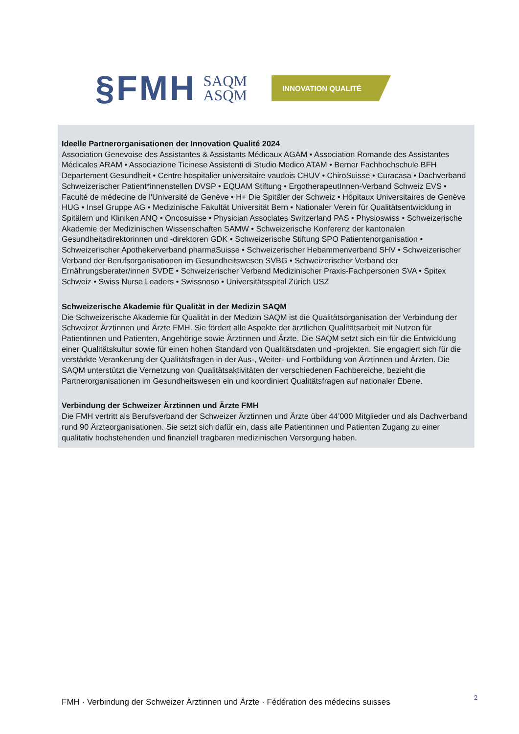§FMH SAQM
ASQM INNOVATION QUALITÉ
Ideelle Partnerorganisationen der Innovation Qualité 2024
Association Genevoise des Assistantes & Assistants Médicaux AGAM • Association Romande des Assistantes Médicales ARAM • Associazione Ticinese Assistenti di Studio Medico ATAM • Berner Fachhochschule BFH Departement Gesundheit • Centre hospitalier universitaire vaudois CHUV • ChiroSuisse • Curacasa • Dachverband Schweizerischer Patient*innenstellen DVSP • EQUAM Stiftung • ErgotherapeutInnen-Verband Schweiz EVS • Faculté de médecine de l'Université de Genève • H+ Die Spitäler der Schweiz • Hôpitaux Universitaires de Genève HUG • Insel Gruppe AG • Medizinische Fakultät Universität Bern • Nationaler Verein für Qualitätsentwicklung in Spitälern und Kliniken ANQ • Oncosuisse • Physician Associates Switzerland PAS • Physioswiss • Schweizerische Akademie der Medizinischen Wissenschaften SAMW • Schweizerische Konferenz der kantonalen Gesundheitsdirektorinnen und -direktoren GDK • Schweizerische Stiftung SPO Patientenorganisation • Schweizerischer Apothekerverband pharmaSuisse • Schweizerischer Hebammenverband SHV • Schweizerischer Verband der Berufsorganisationen im Gesundheitswesen SVBG • Schweizerischer Verband der Ernährungsberater/innen SVDE • Schweizerischer Verband Medizinischer Praxis-Fachpersonen SVA • Spitex Schweiz • Swiss Nurse Leaders • Swissnoso • Universitätsspital Zürich USZ
Schweizerische Akademie für Qualität in der Medizin SAQM
Die Schweizerische Akademie für Qualität in der Medizin SAQM ist die Qualitätsorganisation der Verbindung der Schweizer Ärztinnen und Ärzte FMH. Sie fördert alle Aspekte der ärztlichen Qualitätsarbeit mit Nutzen für Patientinnen und Patienten, Angehörige sowie Ärztinnen und Ärzte. Die SAQM setzt sich ein für die Entwicklung einer Qualitätskultur sowie für einen hohen Standard von Qualitätsdaten und -projekten. Sie engagiert sich für die verstärkte Verankerung der Qualitätsfragen in der Aus-, Weiter- und Fortbildung von Ärztinnen und Ärzten. Die SAQM unterstützt die Vernetzung von Qualitätsaktivitäten der verschiedenen Fachbereiche, bezieht die Partnerorganisationen im Gesundheitswesen ein und koordiniert Qualitätsfragen auf nationaler Ebene.
Verbindung der Schweizer Ärztinnen und Ärzte FMH
Die FMH vertritt als Berufsverband der Schweizer Ärztinnen und Ärzte über 44’000 Mitglieder und als Dachverband rund 90 Ärzteorganisationen. Sie setzt sich dafür ein, dass alle Patientinnen und Patienten Zugang zu einer qualitativ hochstehenden und finanziell tragbaren medizinischen Versorgung haben.
FMH · Verbindung der Schweizer Ärztinnen und Ärzte · Fédération des médecins suisses
2